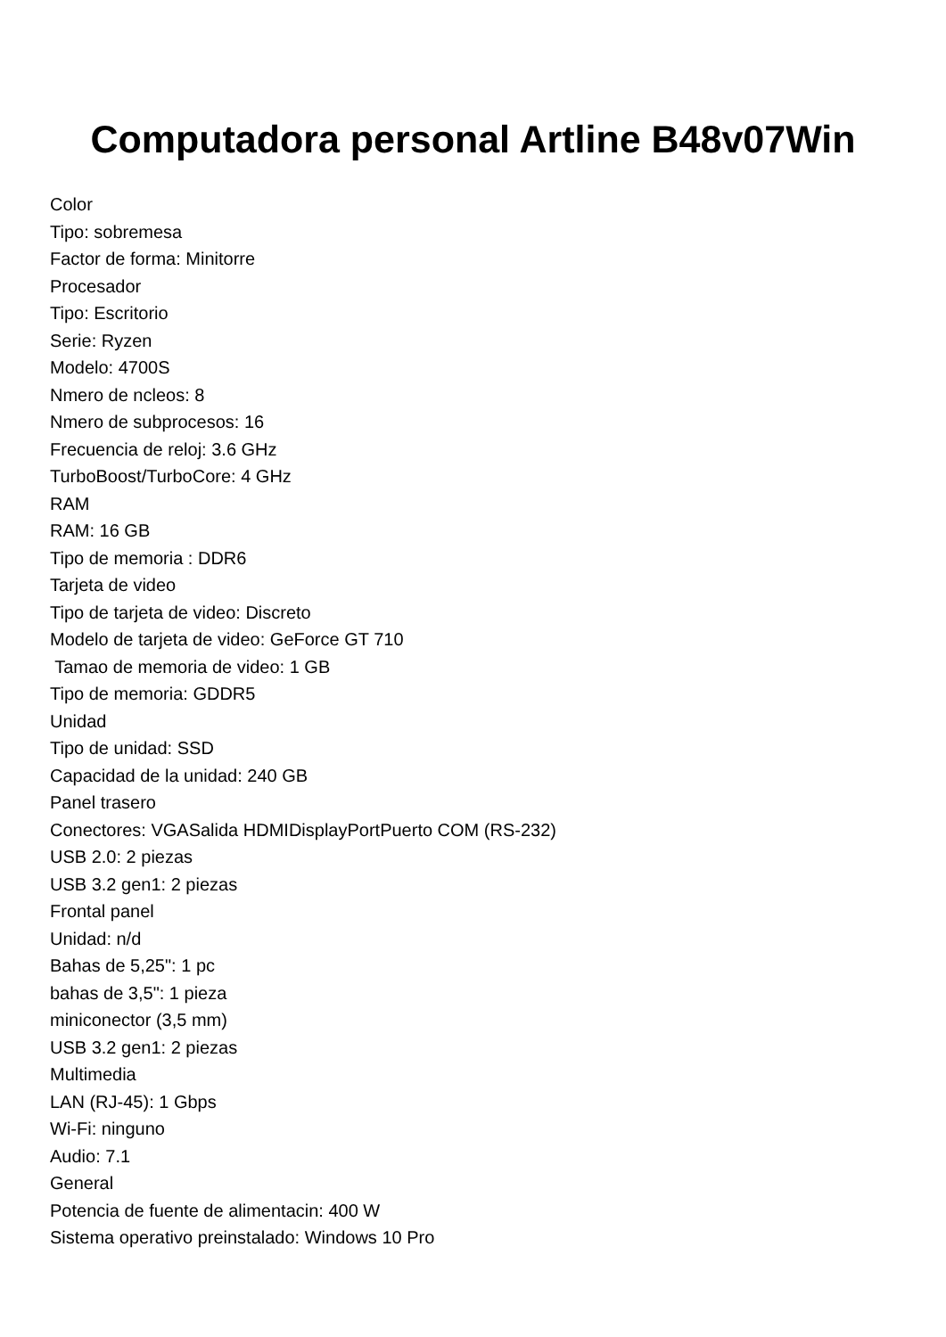Computadora personal Artline B48v07Win
Color
Tipo: sobremesa
Factor de forma: Minitorre
Procesador
Tipo: Escritorio
Serie: Ryzen
Modelo: 4700S
Nmero de ncleos: 8
Nmero de subprocesos: 16
Frecuencia de reloj: 3.6 GHz
TurboBoost/TurboCore: 4 GHz
RAM
RAM: 16 GB
Tipo de memoria : DDR6
Tarjeta de video
Tipo de tarjeta de video: Discreto
Modelo de tarjeta de video: GeForce GT 710
Tamao de memoria de video: 1 GB
Tipo de memoria: GDDR5
Unidad
Tipo de unidad: SSD
Capacidad de la unidad: 240 GB
Panel trasero
Conectores: VGASalida HDMIDisplayPortPuerto COM (RS-232)
USB 2.0: 2 piezas
USB 3.2 gen1: 2 piezas
Frontal panel
Unidad: n/d
Bahas de 5,25": 1 pc
bahas de 3,5": 1 pieza
miniconector (3,5 mm)
USB 3.2 gen1: 2 piezas
Multimedia
LAN (RJ-45): 1 Gbps
Wi-Fi: ninguno
Audio: 7.1
General
Potencia de fuente de alimentacin: 400 W
Sistema operativo preinstalado: Windows 10 Pro